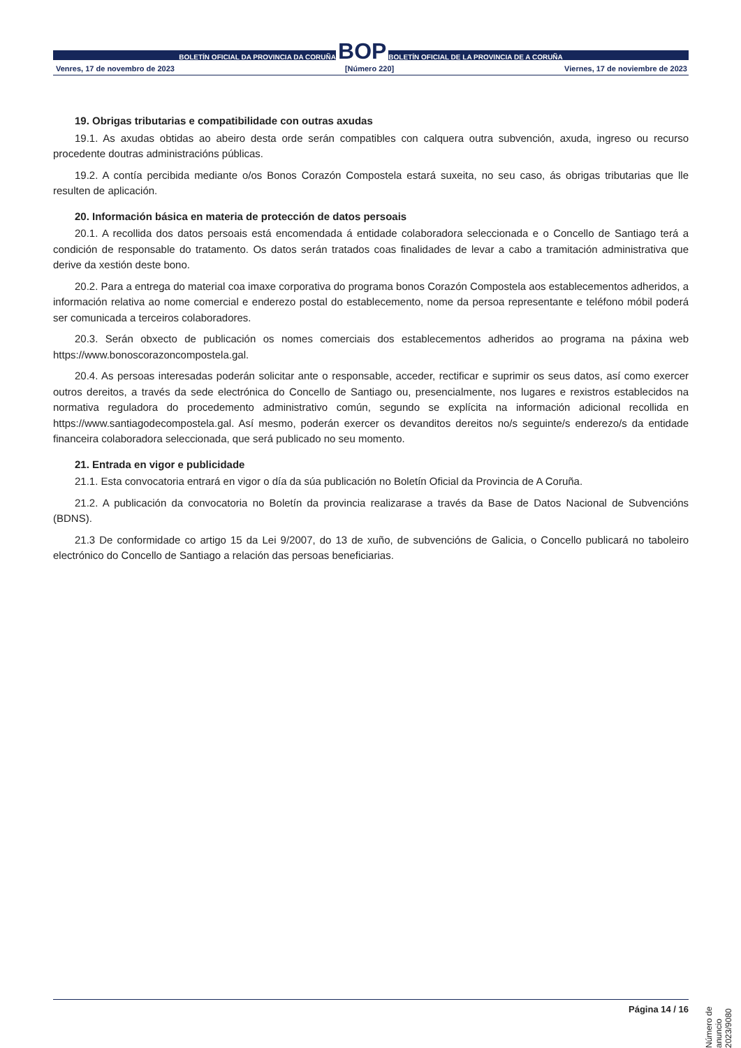BOLETÍN OFICIAL DA PROVINCIA DA CORUÑA BOP BOLETÍN OFICIAL DE LA PROVINCIA DE A CORUÑA
Venres, 17 de novembro de 2023 [Número 220] Viernes, 17 de noviembre de 2023
19. Obrigas tributarias e compatibilidade con outras axudas
19.1. As axudas obtidas ao abeiro desta orde serán compatibles con calquera outra subvención, axuda, ingreso ou recurso procedente doutras administracións públicas.
19.2. A contía percibida mediante o/os Bonos Corazón Compostela estará suxeita, no seu caso, ás obrigas tributarias que lle resulten de aplicación.
20. Información básica en materia de protección de datos persoais
20.1. A recollida dos datos persoais está encomendada á entidade colaboradora seleccionada e o Concello de Santiago terá a condición de responsable do tratamento. Os datos serán tratados coas finalidades de levar a cabo a tramitación administrativa que derive da xestión deste bono.
20.2. Para a entrega do material coa imaxe corporativa do programa bonos Corazón Compostela aos establecementos adheridos, a información relativa ao nome comercial e enderezo postal do establecemento, nome da persoa representante e teléfono móbil poderá ser comunicada a terceiros colaboradores.
20.3. Serán obxecto de publicación os nomes comerciais dos establecementos adheridos ao programa na páxina web https://www.bonoscorazoncompostela.gal.
20.4. As persoas interesadas poderán solicitar ante o responsable, acceder, rectificar e suprimir os seus datos, así como exercer outros dereitos, a través da sede electrónica do Concello de Santiago ou, presencialmente, nos lugares e rexistros establecidos na normativa reguladora do procedemento administrativo común, segundo se explícita na información adicional recollida en https://www.santiagodecompostela.gal. Así mesmo, poderán exercer os devanditos dereitos no/s seguinte/s enderezo/s da entidade financeira colaboradora seleccionada, que será publicado no seu momento.
21. Entrada en vigor e publicidade
21.1. Esta convocatoria entrará en vigor o día da súa publicación no Boletín Oficial da Provincia de A Coruña.
21.2. A publicación da convocatoria no Boletín da provincia realizarase a través da Base de Datos Nacional de Subvencións (BDNS).
21.3 De conformidade co artigo 15 da Lei 9/2007, do 13 de xuño, de subvencións de Galicia, o Concello publicará no taboleiro electrónico do Concello de Santiago a relación das persoas beneficiarias.
Número de anuncio 2023/9080
Página 14 / 16